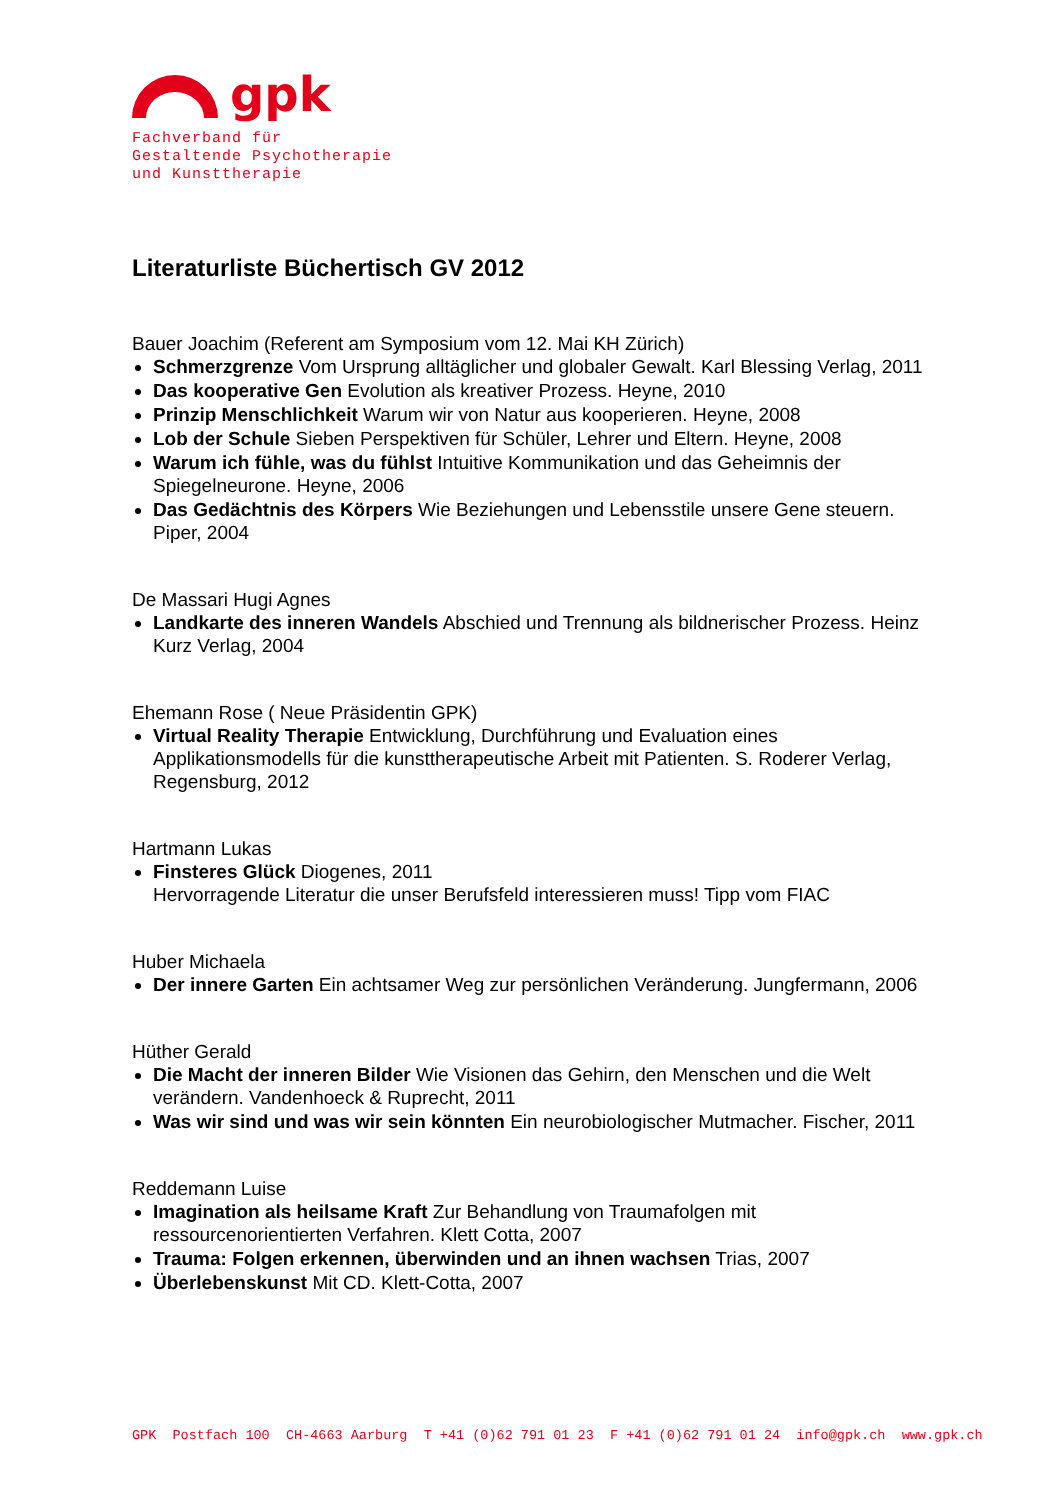gpk
Fachverband für
Gestaltende Psychotherapie
und Kunsttherapie
Literaturliste Büchertisch GV 2012
Bauer Joachim (Referent am Symposium vom 12. Mai KH Zürich)
Schmerzgrenze Vom Ursprung alltäglicher und globaler Gewalt. Karl Blessing Verlag, 2011
Das kooperative Gen Evolution als kreativer Prozess. Heyne, 2010
Prinzip Menschlichkeit Warum wir von Natur aus kooperieren. Heyne, 2008
Lob der Schule Sieben Perspektiven für Schüler, Lehrer und Eltern. Heyne, 2008
Warum ich fühle, was du fühlst Intuitive Kommunikation und das Geheimnis der Spiegelneurone. Heyne, 2006
Das Gedächtnis des Körpers Wie Beziehungen und Lebensstile unsere Gene steuern. Piper, 2004
De Massari Hugi Agnes
Landkarte des inneren Wandels Abschied und Trennung als bildnerischer Prozess. Heinz Kurz Verlag, 2004
Ehemann Rose ( Neue Präsidentin GPK)
Virtual Reality Therapie Entwicklung, Durchführung und Evaluation eines Applikationsmodells für die kunsttherapeutische Arbeit mit Patienten. S. Roderer Verlag, Regensburg, 2012
Hartmann Lukas
Finsteres Glück Diogenes, 2011
Hervorragende Literatur die unser Berufsfeld interessieren muss! Tipp vom FIAC
Huber Michaela
Der innere Garten Ein achtsamer Weg zur persönlichen Veränderung. Jungfermann, 2006
Hüther Gerald
Die Macht der inneren Bilder Wie Visionen das Gehirn, den Menschen und die Welt verändern. Vandenhoeck & Ruprecht, 2011
Was wir sind und was wir sein könnten Ein neurobiologischer Mutmacher. Fischer, 2011
Reddemann Luise
Imagination als heilsame Kraft Zur Behandlung von Traumafolgen mit ressourcenorientierten Verfahren. Klett Cotta, 2007
Trauma: Folgen erkennen, überwinden und an ihnen wachsen Trias, 2007
Überlebenskunst Mit CD. Klett-Cotta, 2007
GPK Postfach 100 CH-4663 Aarburg T +41 (0)62 791 01 23 F +41 (0)62 791 01 24 info@gpk.ch www.gpk.ch